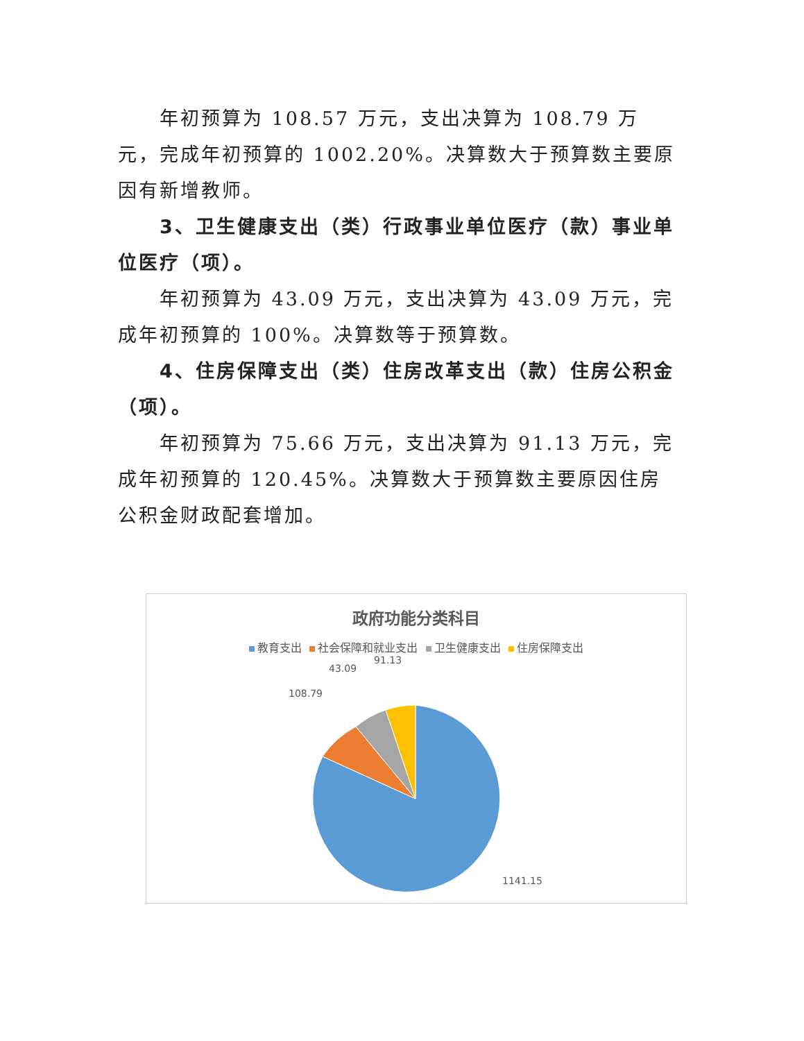年初预算为 108.57 万元，支出决算为 108.79 万元，完成年初预算的 1002.20%。决算数大于预算数主要原因有新增教师。
3、卫生健康支出（类）行政事业单位医疗（款）事业单位医疗（项）。
年初预算为 43.09 万元，支出决算为 43.09 万元，完成年初预算的 100%。决算数等于预算数。
4、住房保障支出（类）住房改革支出（款）住房公积金（项）。
年初预算为 75.66 万元，支出决算为 91.13 万元，完成年初预算的 120.45%。决算数大于预算数主要原因住房公积金财政配套增加。
政府功能分类科目
教育支出 社会保障和就业支出 卫生健康支出 住房保障支出
108.79
43.09
91.13
1141.15